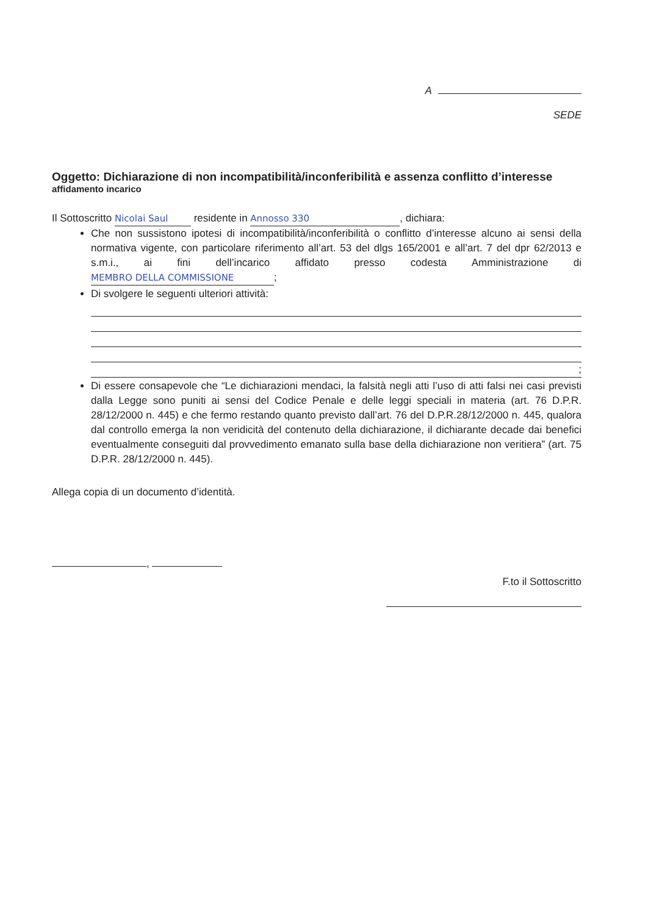A
SEDE
Oggetto: Dichiarazione di non incompatibilità/inconferibilità e assenza conflitto d’interesse
affidamento incarico
Il Sottoscritto Nicolai Saul residente in Annosso 330, dichiara:
Che non sussistono ipotesi di incompatibilità/inconferibilità o conflitto d’interesse alcuno ai sensi della normativa vigente, con particolare riferimento all’art. 53 del dlgs 165/2001 e all’art. 7 del dpr 62/2013 e s.m.i., ai fini dell’incarico affidato presso codesta Amministrazione di MEMBRO DELLA COMMISSIONE;
Di svolgere le seguenti ulteriori attività:
;
Di essere consapevole che “Le dichiarazioni mendaci, la falsità negli atti l’uso di atti falsi nei casi previsti dalla Legge sono puniti ai sensi del Codice Penale e delle leggi speciali in materia (art. 76 D.P.R. 28/12/2000 n. 445) e che fermo restando quanto previsto dall’art. 76 del D.P.R.28/12/2000 n. 445, qualora dal controllo emerga la non veridicità del contenuto della dichiarazione, il dichiarante decade dai benefici eventualmente conseguiti dal provvedimento emanato sulla base della dichiarazione non veritiera” (art. 75 D.P.R. 28/12/2000 n. 445).
Allega copia di un documento d’identità.
,
F.to il Sottoscritto